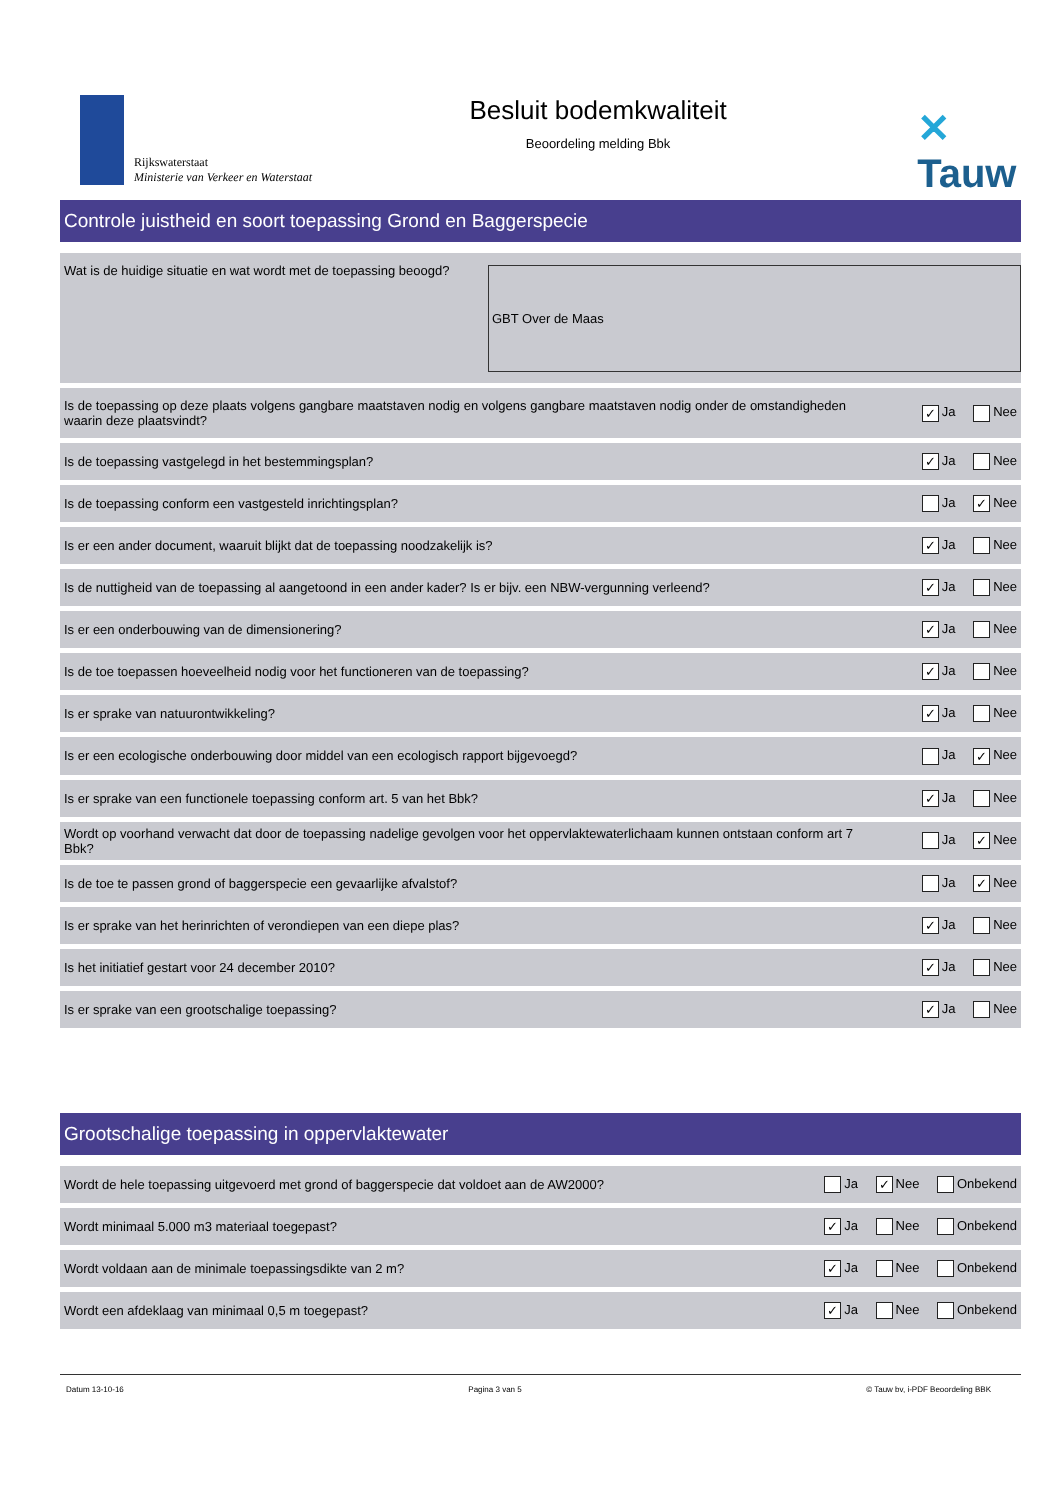Rijkswaterstaat
Ministerie van Verkeer en Waterstaat
Besluit bodemkwaliteit
Beoordeling melding Bbk
✕ Tauw
Controle juistheid en soort toepassing Grond en Baggerspecie
| Wat is de huidige situatie en wat wordt met de toepassing beoogd? | GBT Over de Maas | |
| Is de toepassing op deze plaats volgens gangbare maatstaven nodig en volgens gangbare maatstaven nodig onder de omstandigheden waarin deze plaatsvindt? | | ✓ Ja Nee |
| Is de toepassing vastgelegd in het bestemmingsplan? | | ✓ Ja Nee |
| Is de toepassing conform een vastgesteld inrichtingsplan? | | Ja ✓ Nee |
| Is er een ander document, waaruit blijkt dat de toepassing noodzakelijk is? | | ✓ Ja Nee |
| Is de nuttigheid van de toepassing al aangetoond in een ander kader? Is er bijv. een NBW-vergunning verleend? | | ✓ Ja Nee |
| Is er een onderbouwing van de dimensionering? | | ✓ Ja Nee |
| Is de toe toepassen hoeveelheid nodig voor het functioneren van de toepassing? | | ✓ Ja Nee |
| Is er sprake van natuurontwikkeling? | | ✓ Ja Nee |
| Is er een ecologische onderbouwing door middel van een ecologisch rapport bijgevoegd? | | Ja ✓ Nee |
| Is er sprake van een functionele toepassing conform art. 5 van het Bbk? | | ✓ Ja Nee |
| Wordt op voorhand verwacht dat door de toepassing nadelige gevolgen voor het oppervlaktewaterlichaam kunnen ontstaan conform art 7 Bbk? | | Ja ✓ Nee |
| Is de toe te passen grond of baggerspecie een gevaarlijke afvalstof? | | Ja ✓ Nee |
| Is er sprake van het herinrichten of verondiepen van een diepe plas? | | ✓ Ja Nee |
| Is het initiatief gestart voor 24 december 2010? | | ✓ Ja Nee |
| Is er sprake van een grootschalige toepassing? | | ✓ Ja Nee |
Grootschalige toepassing in oppervlaktewater
| Wordt de hele toepassing uitgevoerd met grond of baggerspecie dat voldoet aan de AW2000? | Ja ✓ Nee Onbekend |
| Wordt minimaal 5.000 m3 materiaal toegepast? | ✓ Ja Nee Onbekend |
| Wordt voldaan aan de minimale toepassingsdikte van 2 m? | ✓ Ja Nee Onbekend |
| Wordt een afdeklaag van minimaal 0,5 m toegepast? | ✓ Ja Nee Onbekend |
Datum 13-10-16 Pagina 3 van 5 © Tauw bv, i-PDF Beoordeling BBK